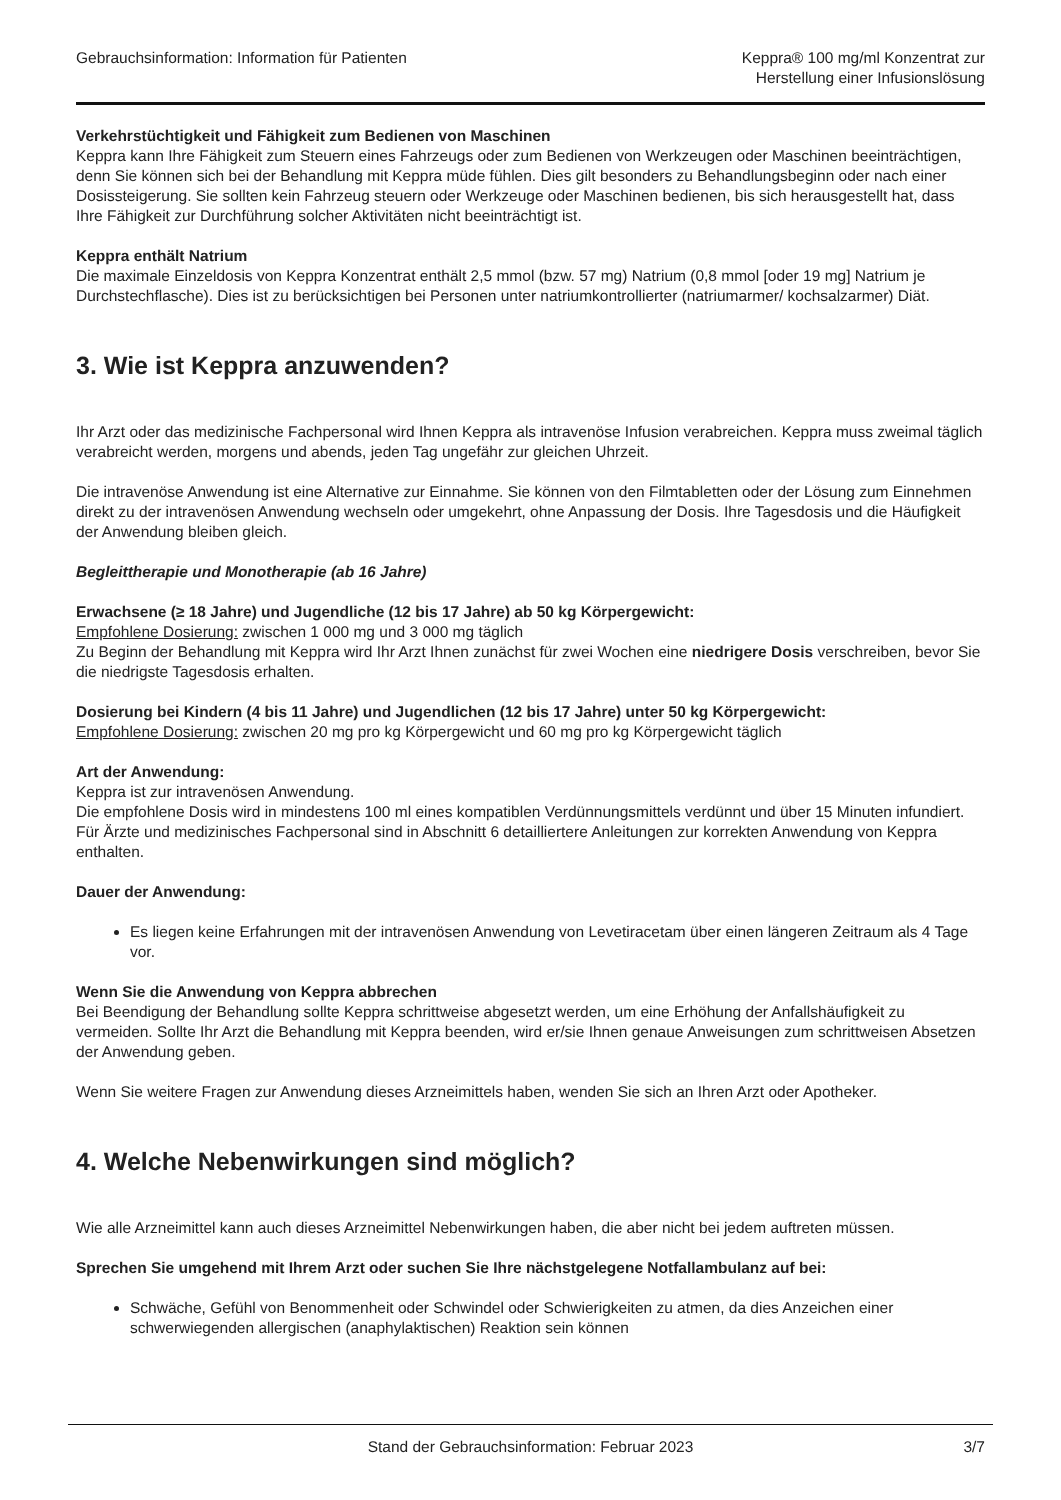Gebrauchsinformation: Information für Patienten
Keppra® 100 mg/ml Konzentrat zur
Herstellung einer Infusionslösung
Verkehrstüchtigkeit und Fähigkeit zum Bedienen von Maschinen
Keppra kann Ihre Fähigkeit zum Steuern eines Fahrzeugs oder zum Bedienen von Werkzeugen oder Maschinen beeinträchtigen, denn Sie können sich bei der Behandlung mit Keppra müde fühlen. Dies gilt besonders zu Behandlungsbeginn oder nach einer Dosissteigerung. Sie sollten kein Fahrzeug steuern oder Werkzeuge oder Maschinen bedienen, bis sich herausgestellt hat, dass Ihre Fähigkeit zur Durchführung solcher Aktivitäten nicht beeinträchtigt ist.
Keppra enthält Natrium
Die maximale Einzeldosis von Keppra Konzentrat enthält 2,5 mmol (bzw. 57 mg) Natrium (0,8 mmol [oder 19 mg] Natrium je Durchstechflasche). Dies ist zu berücksichtigen bei Personen unter natriumkontrollierter (natriumarmer/ kochsalzarmer) Diät.
3. Wie ist Keppra anzuwenden?
Ihr Arzt oder das medizinische Fachpersonal wird Ihnen Keppra als intravenöse Infusion verabreichen. Keppra muss zweimal täglich verabreicht werden, morgens und abends, jeden Tag ungefähr zur gleichen Uhrzeit.
Die intravenöse Anwendung ist eine Alternative zur Einnahme. Sie können von den Filmtabletten oder der Lösung zum Einnehmen direkt zu der intravenösen Anwendung wechseln oder umgekehrt, ohne Anpassung der Dosis. Ihre Tagesdosis und die Häufigkeit der Anwendung bleiben gleich.
Begleittherapie und Monotherapie (ab 16 Jahre)
Erwachsene (≥ 18 Jahre) und Jugendliche (12 bis 17 Jahre) ab 50 kg Körpergewicht:
Empfohlene Dosierung: zwischen 1 000 mg und 3 000 mg täglich
Zu Beginn der Behandlung mit Keppra wird Ihr Arzt Ihnen zunächst für zwei Wochen eine niedrigere Dosis verschreiben, bevor Sie die niedrigste Tagesdosis erhalten.
Dosierung bei Kindern (4 bis 11 Jahre) und Jugendlichen (12 bis 17 Jahre) unter 50 kg Körpergewicht:
Empfohlene Dosierung: zwischen 20 mg pro kg Körpergewicht und 60 mg pro kg Körpergewicht täglich
Art der Anwendung:
Keppra ist zur intravenösen Anwendung.
Die empfohlene Dosis wird in mindestens 100 ml eines kompatiblen Verdünnungsmittels verdünnt und über 15 Minuten infundiert.
Für Ärzte und medizinisches Fachpersonal sind in Abschnitt 6 detailliertere Anleitungen zur korrekten Anwendung von Keppra enthalten.
Dauer der Anwendung:
Es liegen keine Erfahrungen mit der intravenösen Anwendung von Levetiracetam über einen längeren Zeitraum als 4 Tage vor.
Wenn Sie die Anwendung von Keppra abbrechen
Bei Beendigung der Behandlung sollte Keppra schrittweise abgesetzt werden, um eine Erhöhung der Anfallshäufigkeit zu vermeiden. Sollte Ihr Arzt die Behandlung mit Keppra beenden, wird er/sie Ihnen genaue Anweisungen zum schrittweisen Absetzen der Anwendung geben.
Wenn Sie weitere Fragen zur Anwendung dieses Arzneimittels haben, wenden Sie sich an Ihren Arzt oder Apotheker.
4. Welche Nebenwirkungen sind möglich?
Wie alle Arzneimittel kann auch dieses Arzneimittel Nebenwirkungen haben, die aber nicht bei jedem auftreten müssen.
Sprechen Sie umgehend mit Ihrem Arzt oder suchen Sie Ihre nächstgelegene Notfallambulanz auf bei:
Schwäche, Gefühl von Benommenheit oder Schwindel oder Schwierigkeiten zu atmen, da dies Anzeichen einer schwerwiegenden allergischen (anaphylaktischen) Reaktion sein können
Stand der Gebrauchsinformation: Februar 2023 3/7